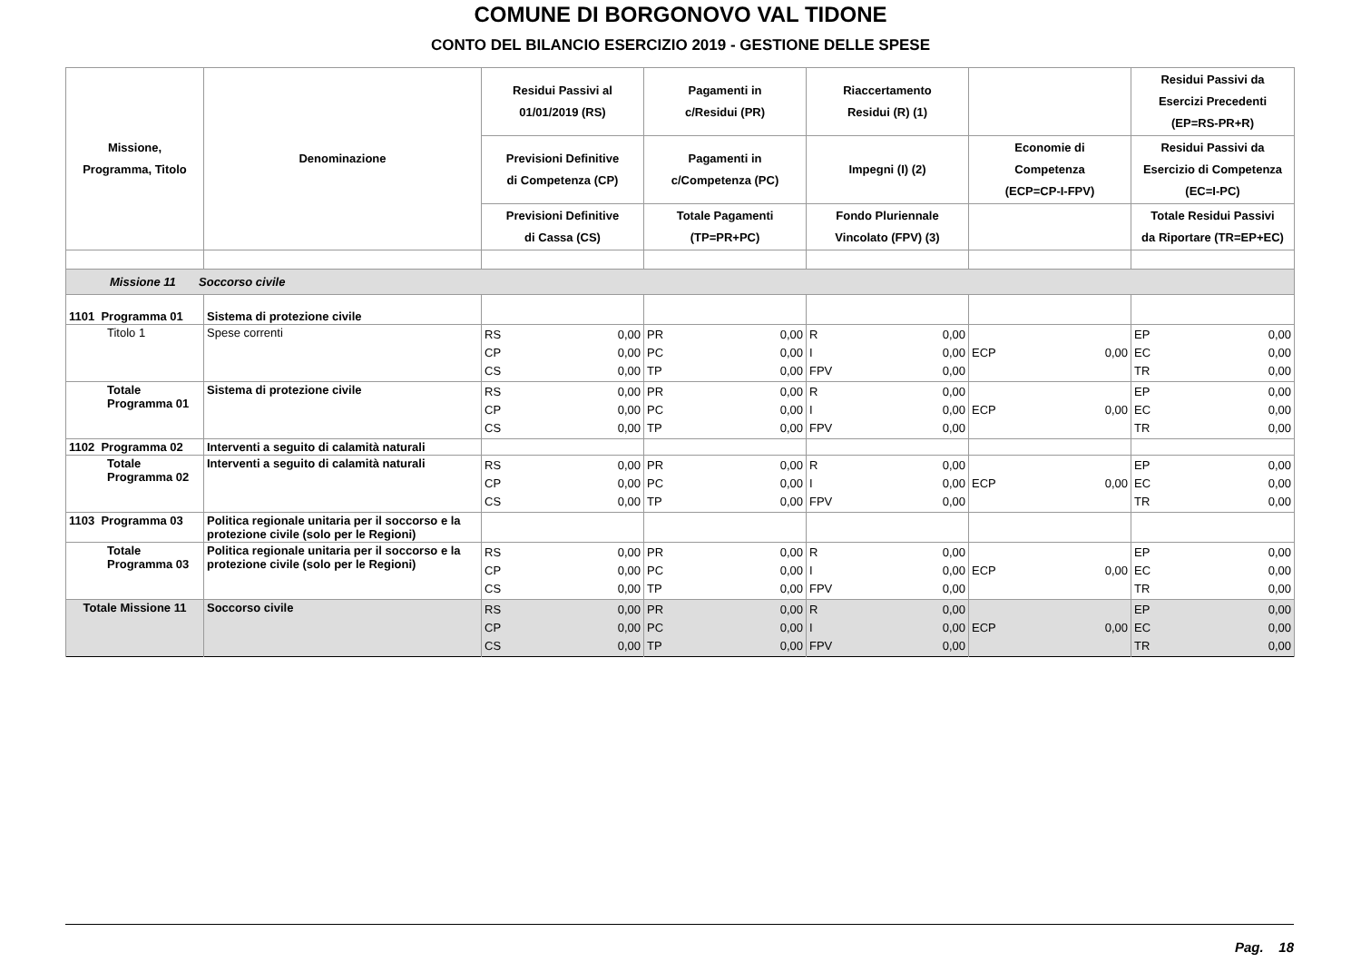COMUNE DI BORGONOVO VAL TIDONE
CONTO DEL BILANCIO ESERCIZIO 2019 - GESTIONE DELLE SPESE
| Missione, Programma, Titolo | Denominazione | Residui Passivi al 01/01/2019 (RS) | Pagamenti in c/Residui (PR) | Riaccertamento Residui (R) (1) | | Residui Passivi da Esercizi Precedenti (EP=RS-PR+R) |
| --- | --- | --- | --- | --- | --- | --- |
| | | Previsioni Definitive di Competenza (CP) | Pagamenti in c/Competenza (PC) | Impegni (I) (2) | Economie di Competenza (ECP=CP-I-FPV) | Residui Passivi da Esercizio di Competenza (EC=I-PC) |
| | | Previsioni Definitive di Cassa (CS) | Totale Pagamenti (TP=PR+PC) | Fondo Pluriennale Vincolato (FPV) (3) | | Totale Residui Passivi da Riportare (TR=EP+EC) |
| Missione 11 Soccorso civile | | | | | | |
| 1101 Programma 01 | Sistema di protezione civile | | | | | |
| Titolo 1 | Spese correnti | RS 0,00 CP 0,00 CS 0,00 | PR 0,00 PC 0,00 TP 0,00 | R 0,00 I 0,00 FPV 0,00 | ECP 0,00 | EP 0,00 EC 0,00 TR 0,00 |
| Totale Programma 01 | Sistema di protezione civile | RS 0,00 CP 0,00 CS 0,00 | PR 0,00 PC 0,00 TP 0,00 | R 0,00 I 0,00 FPV 0,00 | ECP 0,00 | EP 0,00 EC 0,00 TR 0,00 |
| 1102 Programma 02 | Interventi a seguito di calamità naturali | | | | | |
| Totale Programma 02 | Interventi a seguito di calamità naturali | RS 0,00 CP 0,00 CS 0,00 | PR 0,00 PC 0,00 TP 0,00 | R 0,00 I 0,00 FPV 0,00 | ECP 0,00 | EP 0,00 EC 0,00 TR 0,00 |
| 1103 Programma 03 | Politica regionale unitaria per il soccorso e la protezione civile (solo per le Regioni) | | | | | |
| Totale Programma 03 | Politica regionale unitaria per il soccorso e la protezione civile (solo per le Regioni) | RS 0,00 CP 0,00 CS 0,00 | PR 0,00 PC 0,00 TP 0,00 | R 0,00 I 0,00 FPV 0,00 | ECP 0,00 | EP 0,00 EC 0,00 TR 0,00 |
| Totale Missione 11 | Soccorso civile | RS 0,00 CP 0,00 CS 0,00 | PR 0,00 PC 0,00 TP 0,00 | R 0,00 I 0,00 FPV 0,00 | ECP 0,00 | EP 0,00 EC 0,00 TR 0,00 |
Pag. 18